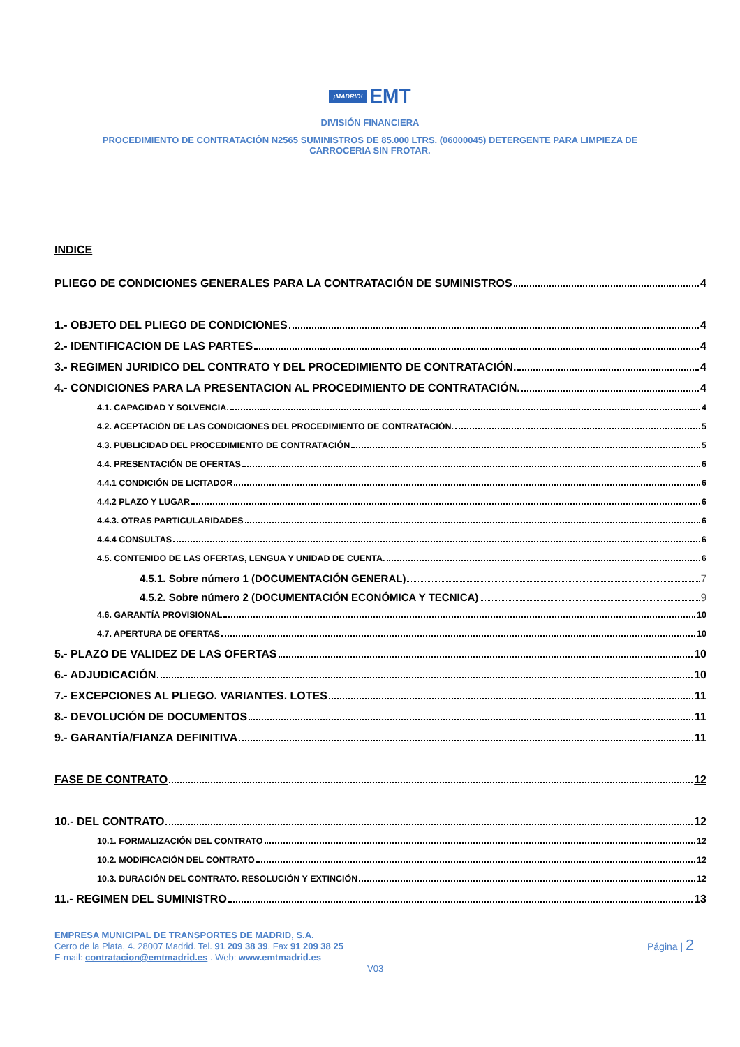¡MADRID! EMT
DIVISIÓN FINANCIERA
PROCEDIMIENTO DE CONTRATACIÓN N2565 SUMINISTROS DE 85.000 LTRS. (06000045) DETERGENTE PARA LIMPIEZA DE
CARROCERIA SIN FROTAR.
INDICE
PLIEGO DE CONDICIONES GENERALES PARA LA CONTRATACIÓN DE SUMINISTROS 4
1.- OBJETO DEL PLIEGO DE CONDICIONES 4
2.- IDENTIFICACION DE LAS PARTES 4
3.- REGIMEN JURIDICO DEL CONTRATO Y DEL PROCEDIMIENTO DE CONTRATACIÓN. 4
4.- CONDICIONES PARA LA PRESENTACION AL PROCEDIMIENTO DE CONTRATACIÓN. 4
4.1. CAPACIDAD Y SOLVENCIA. 4
4.2. ACEPTACIÓN DE LAS CONDICIONES DEL PROCEDIMIENTO DE CONTRATACIÓN. 5
4.3. PUBLICIDAD DEL PROCEDIMIENTO DE CONTRATACIÓN 5
4.4. PRESENTACIÓN DE OFERTAS 6
4.4.1 CONDICIÓN DE LICITADOR 6
4.4.2 PLAZO Y LUGAR 6
4.4.3. OTRAS PARTICULARIDADES 6
4.4.4 CONSULTAS 6
4.5. CONTENIDO DE LAS OFERTAS, LENGUA Y UNIDAD DE CUENTA. 6
4.5.1. Sobre número 1 (DOCUMENTACIÓN GENERAL) 7
4.5.2. Sobre número 2 (DOCUMENTACIÓN ECONÓMICA Y TECNICA) 9
4.6. GARANTÍA PROVISIONAL 10
4.7. APERTURA DE OFERTAS 10
5.- PLAZO DE VALIDEZ DE LAS OFERTAS 10
6.- ADJUDICACIÓN 10
7.- EXCEPCIONES AL PLIEGO. VARIANTES. LOTES 11
8.- DEVOLUCIÓN DE DOCUMENTOS 11
9.- GARANTÍA/FIANZA DEFINITIVA 11
FASE DE CONTRATO 12
10.- DEL CONTRATO 12
10.1. FORMALIZACIÓN DEL CONTRATO 12
10.2. MODIFICACIÓN DEL CONTRATO 12
10.3. DURACIÓN DEL CONTRATO. RESOLUCIÓN Y EXTINCIÓN 12
11.- REGIMEN DEL SUMINISTRO 13
EMPRESA MUNICIPAL DE TRANSPORTES DE MADRID, S.A.
Cerro de la Plata, 4. 28007 Madrid. Tel. 91 209 38 39. Fax 91 209 38 25
E-mail: contratacion@emtmadrid.es . Web: www.emtmadrid.es
Página | 2
V03